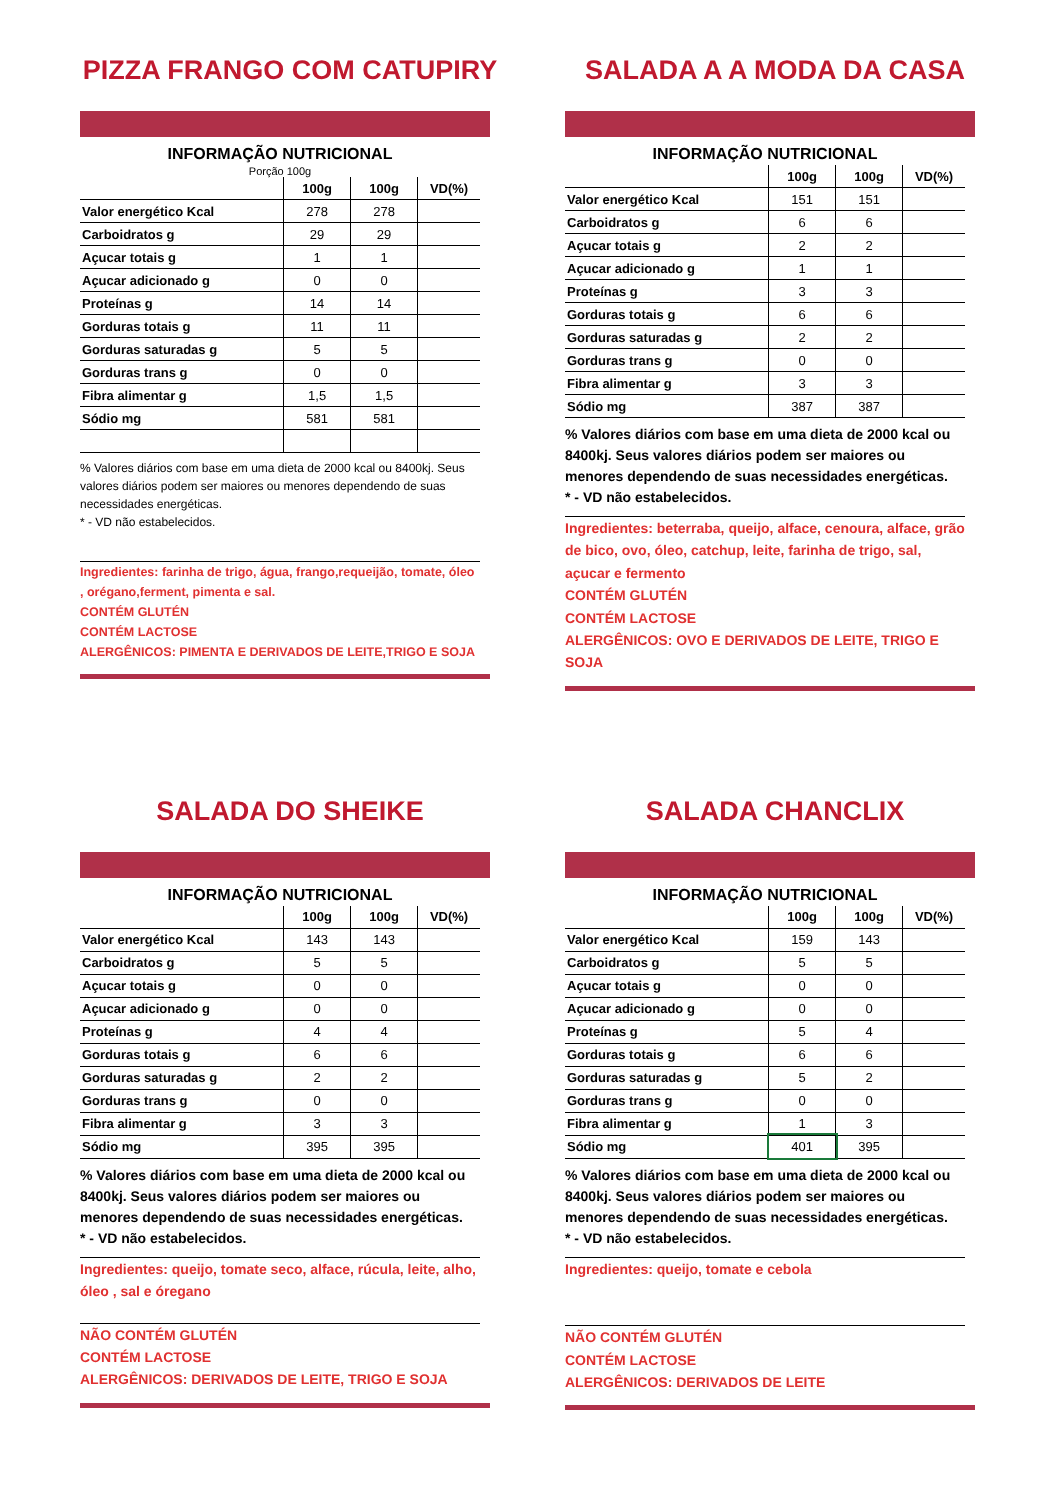PIZZA FRANGO COM CATUPIRY
INFORMAÇÃO NUTRICIONAL
Porção 100g
| | 100g | 100g | VD(%) |
| --- | --- | --- | --- |
| Valor energético Kcal | 278 | 278 | |
| Carboidratos g | 29 | 29 | |
| Açucar totais g | 1 | 1 | |
| Açucar adicionado g | 0 | 0 | |
| Proteínas g | 14 | 14 | |
| Gorduras totais g | 11 | 11 | |
| Gorduras saturadas g | 5 | 5 | |
| Gorduras trans g | 0 | 0 | |
| Fibra alimentar g | 1,5 | 1,5 | |
| Sódio mg | 581 | 581 | |
% Valores diários com base em uma dieta de 2000 kcal ou 8400kj. Seus valores diários podem ser maiores ou menores dependendo de suas necessidades energéticas.
* - VD não estabelecidos.
Ingredientes: farinha de trigo, água, frango,requeijão, tomate, óleo , orégano,ferment, pimenta e sal.
CONTÉM GLUTÉN
CONTÉM LACTOSE
ALERGÊNICOS: PIMENTA E DERIVADOS DE LEITE,TRIGO E SOJA
SALADA A A MODA DA CASA
INFORMAÇÃO NUTRICIONAL
| | 100g | 100g | VD(%) |
| --- | --- | --- | --- |
| Valor energético Kcal | 151 | 151 | |
| Carboidratos g | 6 | 6 | |
| Açucar totais g | 2 | 2 | |
| Açucar adicionado g | 1 | 1 | |
| Proteínas g | 3 | 3 | |
| Gorduras totais g | 6 | 6 | |
| Gorduras saturadas g | 2 | 2 | |
| Gorduras trans g | 0 | 0 | |
| Fibra alimentar g | 3 | 3 | |
| Sódio mg | 387 | 387 | |
% Valores diários com base em uma dieta de 2000 kcal ou 8400kj. Seus valores diários podem ser maiores ou menores dependendo de suas necessidades energéticas.
* - VD não estabelecidos.
Ingredientes: beterraba, queijo, alface, cenoura, alface, grão de bico, ovo, óleo, catchup, leite, farinha de trigo, sal, açucar e fermento
CONTÉM GLUTÉN
CONTÉM LACTOSE
ALERGÊNICOS: OVO E DERIVADOS DE LEITE, TRIGO E SOJA
SALADA DO SHEIKE
INFORMAÇÃO NUTRICIONAL
| | 100g | 100g | VD(%) |
| --- | --- | --- | --- |
| Valor energético Kcal | 143 | 143 | |
| Carboidratos g | 5 | 5 | |
| Açucar totais g | 0 | 0 | |
| Açucar adicionado g | 0 | 0 | |
| Proteínas g | 4 | 4 | |
| Gorduras totais g | 6 | 6 | |
| Gorduras saturadas g | 2 | 2 | |
| Gorduras trans g | 0 | 0 | |
| Fibra alimentar g | 3 | 3 | |
| Sódio mg | 395 | 395 | |
% Valores diários com base em uma dieta de 2000 kcal ou 8400kj. Seus valores diários podem ser maiores ou menores dependendo de suas necessidades energéticas.
* - VD não estabelecidos.
Ingredientes: queijo, tomate seco, alface, rúcula, leite, alho, óleo , sal e óregano
NÃO CONTÉM GLUTÉN
CONTÉM LACTOSE
ALERGÊNICOS: DERIVADOS DE LEITE, TRIGO E SOJA
SALADA CHANCLIX
INFORMAÇÃO NUTRICIONAL
| | 100g | 100g | VD(%) |
| --- | --- | --- | --- |
| Valor energético Kcal | 159 | 143 | |
| Carboidratos g | 5 | 5 | |
| Açucar totais g | 0 | 0 | |
| Açucar adicionado g | 0 | 0 | |
| Proteínas g | 5 | 4 | |
| Gorduras totais g | 6 | 6 | |
| Gorduras saturadas g | 5 | 2 | |
| Gorduras trans g | 0 | 0 | |
| Fibra alimentar g | 1 | 3 | |
| Sódio mg | 401 | 395 | |
% Valores diários com base em uma dieta de 2000 kcal ou 8400kj. Seus valores diários podem ser maiores ou menores dependendo de suas necessidades energéticas.
* - VD não estabelecidos.
Ingredientes: queijo, tomate e cebola
NÃO CONTÉM GLUTÉN
CONTÉM LACTOSE
ALERGÊNICOS: DERIVADOS DE LEITE